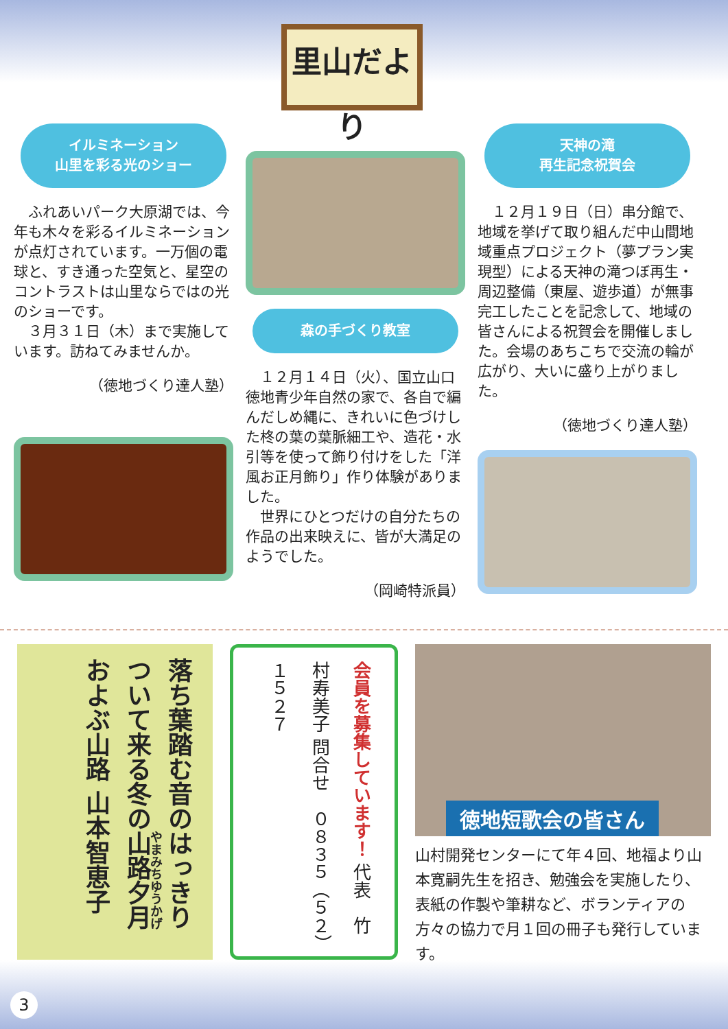里山だより
イルミネーション
山里を彩る光のショー
　ふれあいパーク大原湖では、今年も木々を彩るイルミネーションが点灯されています。一万個の電球と、すき通った空気と、星空のコントラストは山里ならではの光のショーです。
　３月３１日（木）まで実施しています。訪ねてみませんか。
（徳地づくり達人塾）
森の手づくり教室
　１２月１４日（火）、国立山口徳地青少年自然の家で、各自で編んだしめ縄に、きれいに色づけした柊の葉の葉脈細工や、造花・水引等を使って飾り付けをした「洋風お正月飾り」作り体験がありました。
　世界にひとつだけの自分たちの作品の出来映えに、皆が大満足のようでした。
（岡崎特派員）
天神の滝
再生記念祝賀会
　１２月１９日（日）串分館で、地域を挙げて取り組んだ中山間地域重点プロジェクト（夢プラン実現型）による天神の滝つぼ再生・周辺整備（東屋、遊歩道）が無事完工したことを記念して、地域の皆さんによる祝賀会を開催しました。会場のあちこちで交流の輪が広がり、大いに盛り上がりました。
（徳地づくり達人塾）
落ち葉踏む音のはっきりついて来る冬の山路夕月およぶ山路 山本智恵子
会員を募集しています！ 代表　竹村寿美子 問合せ　０８３５（５２）１５２７
徳地短歌会の皆さん
山村開発センターにて年４回、地福より山本寛嗣先生を招き、勉強会を実施したり、表紙の作製や筆耕など、ボランティアの方々の協力で月１回の冊子も発行しています。
3